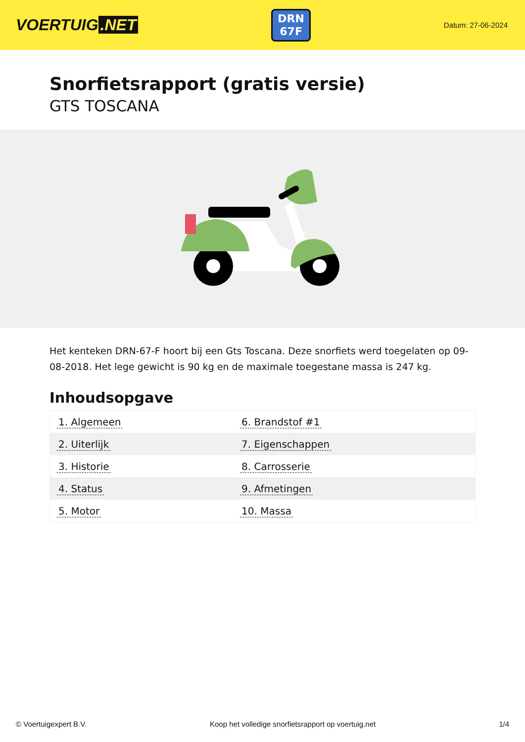VOERTUIG.NET
DRN
67F
Datum: 27-06-2024
Snorfietsrapport (gratis versie)
GTS TOSCANA
Het kenteken DRN-67-F hoort bij een Gts Toscana. Deze snorfiets werd toegelaten op 09-08-2018. Het lege gewicht is 90 kg en de maximale toegestane massa is 247 kg.
Inhoudsopgave
| 1. Algemeen | 6. Brandstof #1 |
| 2. Uiterlijk | 7. Eigenschappen |
| 3. Historie | 8. Carrosserie |
| 4. Status | 9. Afmetingen |
| 5. Motor | 10. Massa |
© Voertuigexpert B.V. Koop het volledige snorfietsrapport op voertuig.net 1/4